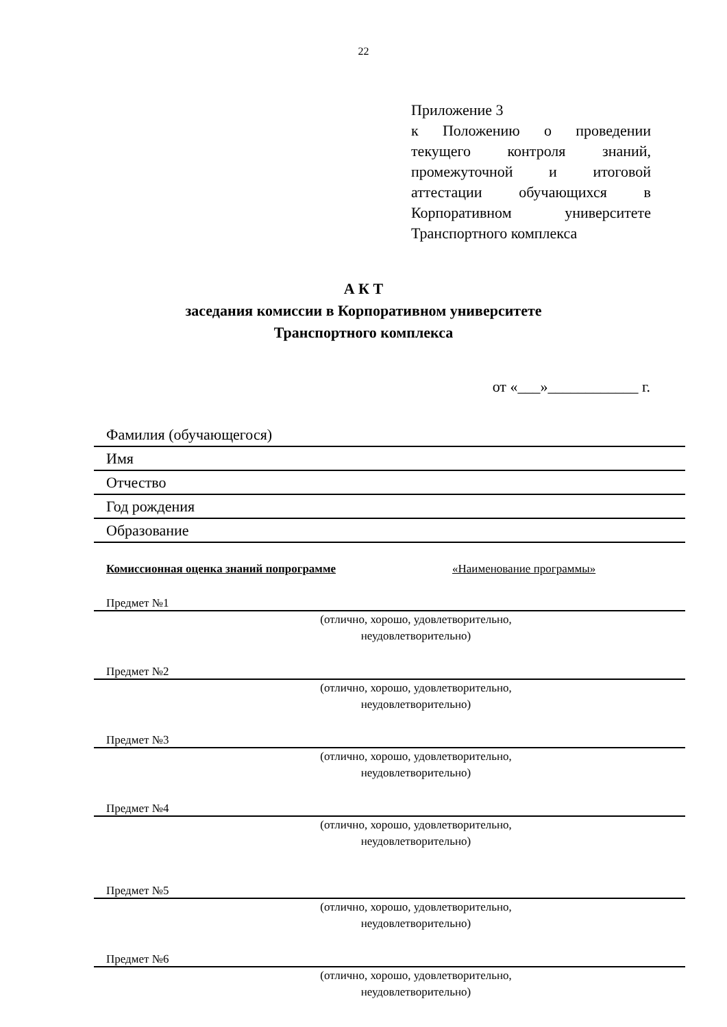22
Приложение 3
к Положению о проведении текущего контроля знаний, промежуточной и итоговой аттестации обучающихся в Корпоративном университете Транспортного комплекса
А К Т
заседания комиссии в Корпоративном университете
Транспортного комплекса
от «___»____________ г.
Фамилия (обучающегося)
Имя
Отчество
Год рождения
Образование
Комиссионная оценка знаний попрограмме «Наименование программы»
Предмет №1
(отлично, хорошо, удовлетворительно, неудовлетворительно)
Предмет №2
(отлично, хорошо, удовлетворительно, неудовлетворительно)
Предмет №3
(отлично, хорошо, удовлетворительно, неудовлетворительно)
Предмет №4
(отлично, хорошо, удовлетворительно, неудовлетворительно)
Предмет №5
(отлично, хорошо, удовлетворительно, неудовлетворительно)
Предмет №6
(отлично, хорошо, удовлетворительно, неудовлетворительно)